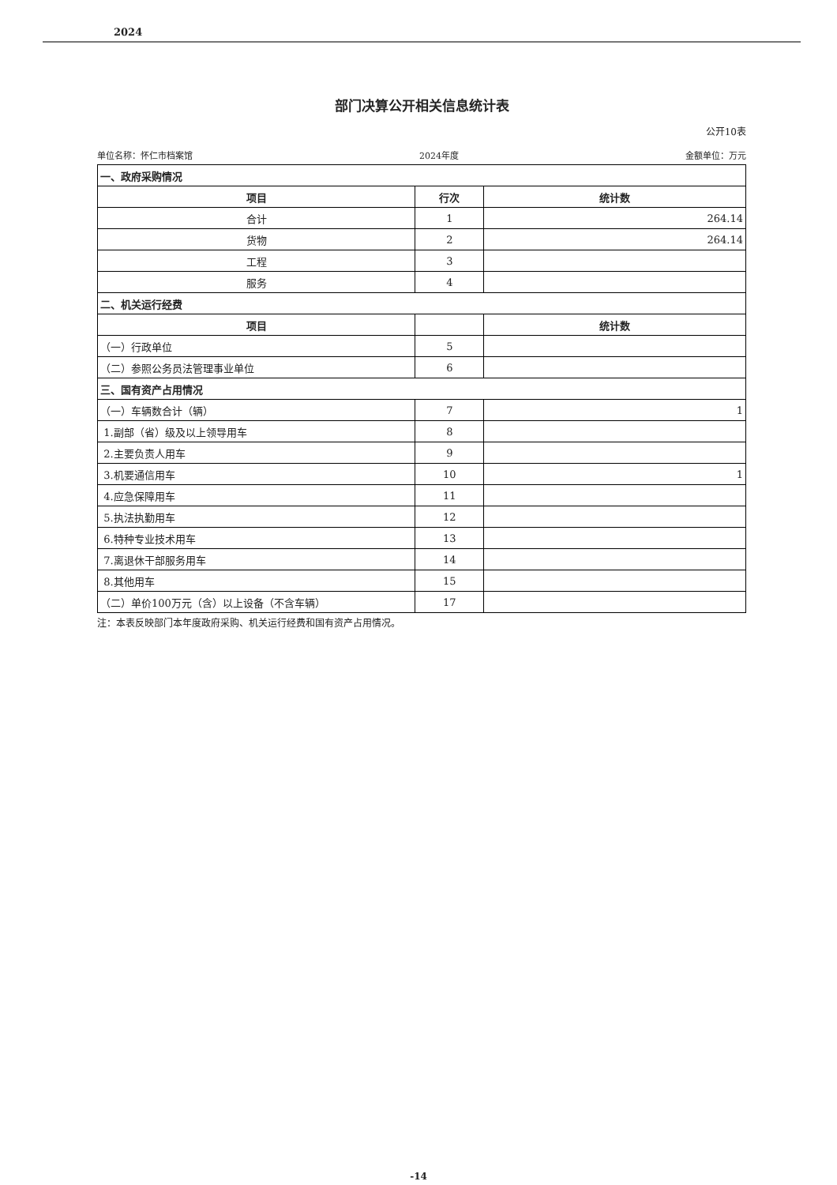2024
部门决算公开相关信息统计表
公开10表
单位名称：怀仁市档案馆 2024年度 金额单位：万元
| 一、政府采购情况 | | |
| 项目 | 行次 | 统计数 |
| 合计 | 1 | 264.14 |
| 货物 | 2 | 264.14 |
| 工程 | 3 | |
| 服务 | 4 | |
| 二、机关运行经费 | | |
| 项目 | | 统计数 |
| （一）行政单位 | 5 | |
| （二）参照公务员法管理事业单位 | 6 | |
| 三、国有资产占用情况 | | |
| （一）车辆数合计（辆） | 7 | 1 |
| 1.副部（省）级及以上领导用车 | 8 | |
| 2.主要负责人用车 | 9 | |
| 3.机要通信用车 | 10 | 1 |
| 4.应急保障用车 | 11 | |
| 5.执法执勤用车 | 12 | |
| 6.特种专业技术用车 | 13 | |
| 7.离退休干部服务用车 | 14 | |
| 8.其他用车 | 15 | |
| （二）单价100万元（含）以上设备（不含车辆） | 17 | |
注：本表反映部门本年度政府采购、机关运行经费和国有资产占用情况。
-14